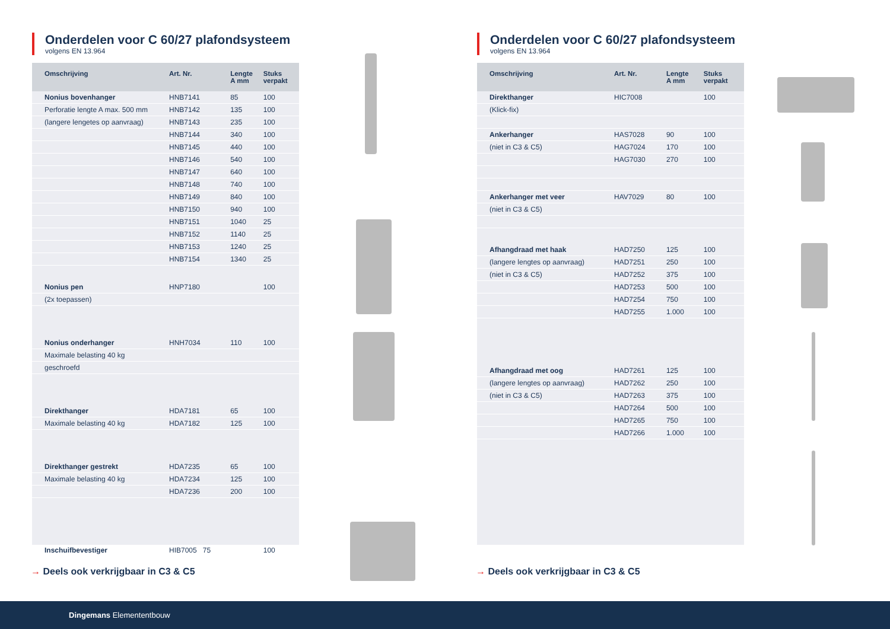Onderdelen voor C 60/27 plafondsysteem
volgens EN 13.964
| Omschrijving | Art. Nr. | Lengte A mm | Stuks verpakt |
| --- | --- | --- | --- |
| Nonius bovenhanger | HNB7141 | 85 | 100 |
| Perforatie lengte A max. 500 mm | HNB7142 | 135 | 100 |
| (langere lengetes op aanvraag) | HNB7143 | 235 | 100 |
| | HNB7144 | 340 | 100 |
| | HNB7145 | 440 | 100 |
| | HNB7146 | 540 | 100 |
| | HNB7147 | 640 | 100 |
| | HNB7148 | 740 | 100 |
| | HNB7149 | 840 | 100 |
| | HNB7150 | 940 | 100 |
| | HNB7151 | 1040 | 25 |
| | HNB7152 | 1140 | 25 |
| | HNB7153 | 1240 | 25 |
| | HNB7154 | 1340 | 25 |
| Nonius pen | HNP7180 | | 100 |
| (2x toepassen) | | | |
| Nonius onderhanger | HNH7034 | 110 | 100 |
| Maximale belasting 40 kg | | | |
| geschroefd | | | |
| Direkthanger | HDA7181 | 65 | 100 |
| Maximale belasting 40 kg | HDA7182 | 125 | 100 |
| Direkthanger gestrekt | HDA7235 | 65 | 100 |
| Maximale belasting 40 kg | HDA7234 | 125 | 100 |
| | HDA7236 | 200 | 100 |
| Inschuifbevestiger | HIB7005 75 | | 100 |
→ Deels ook verkrijgbaar in C3 & C5
Onderdelen voor C 60/27 plafondsysteem
volgens EN 13.964
| Omschrijving | Art. Nr. | Lengte A mm | Stuks verpakt |
| --- | --- | --- | --- |
| Direkthanger | HIC7008 | | 100 |
| (Klick-fix) | | | |
| Ankerhanger | HAS7028 | 90 | 100 |
| (niet in C3 & C5) | HAG7024 | 170 | 100 |
| | HAG7030 | 270 | 100 |
| Ankerhanger met veer | HAV7029 | 80 | 100 |
| (niet in C3 & C5) | | | |
| Afhangdraad met haak | HAD7250 | 125 | 100 |
| (langere lengtes op aanvraag) | HAD7251 | 250 | 100 |
| (niet in C3 & C5) | HAD7252 | 375 | 100 |
| | HAD7253 | 500 | 100 |
| | HAD7254 | 750 | 100 |
| | HAD7255 | 1.000 | 100 |
| Afhangdraad met oog | HAD7261 | 125 | 100 |
| (langere lengtes op aanvraag) | HAD7262 | 250 | 100 |
| (niet in C3 & C5) | HAD7263 | 375 | 100 |
| | HAD7264 | 500 | 100 |
| | HAD7265 | 750 | 100 |
| | HAD7266 | 1.000 | 100 |
→ Deels ook verkrijgbaar in C3 & C5
Dingemans Elemententbouw